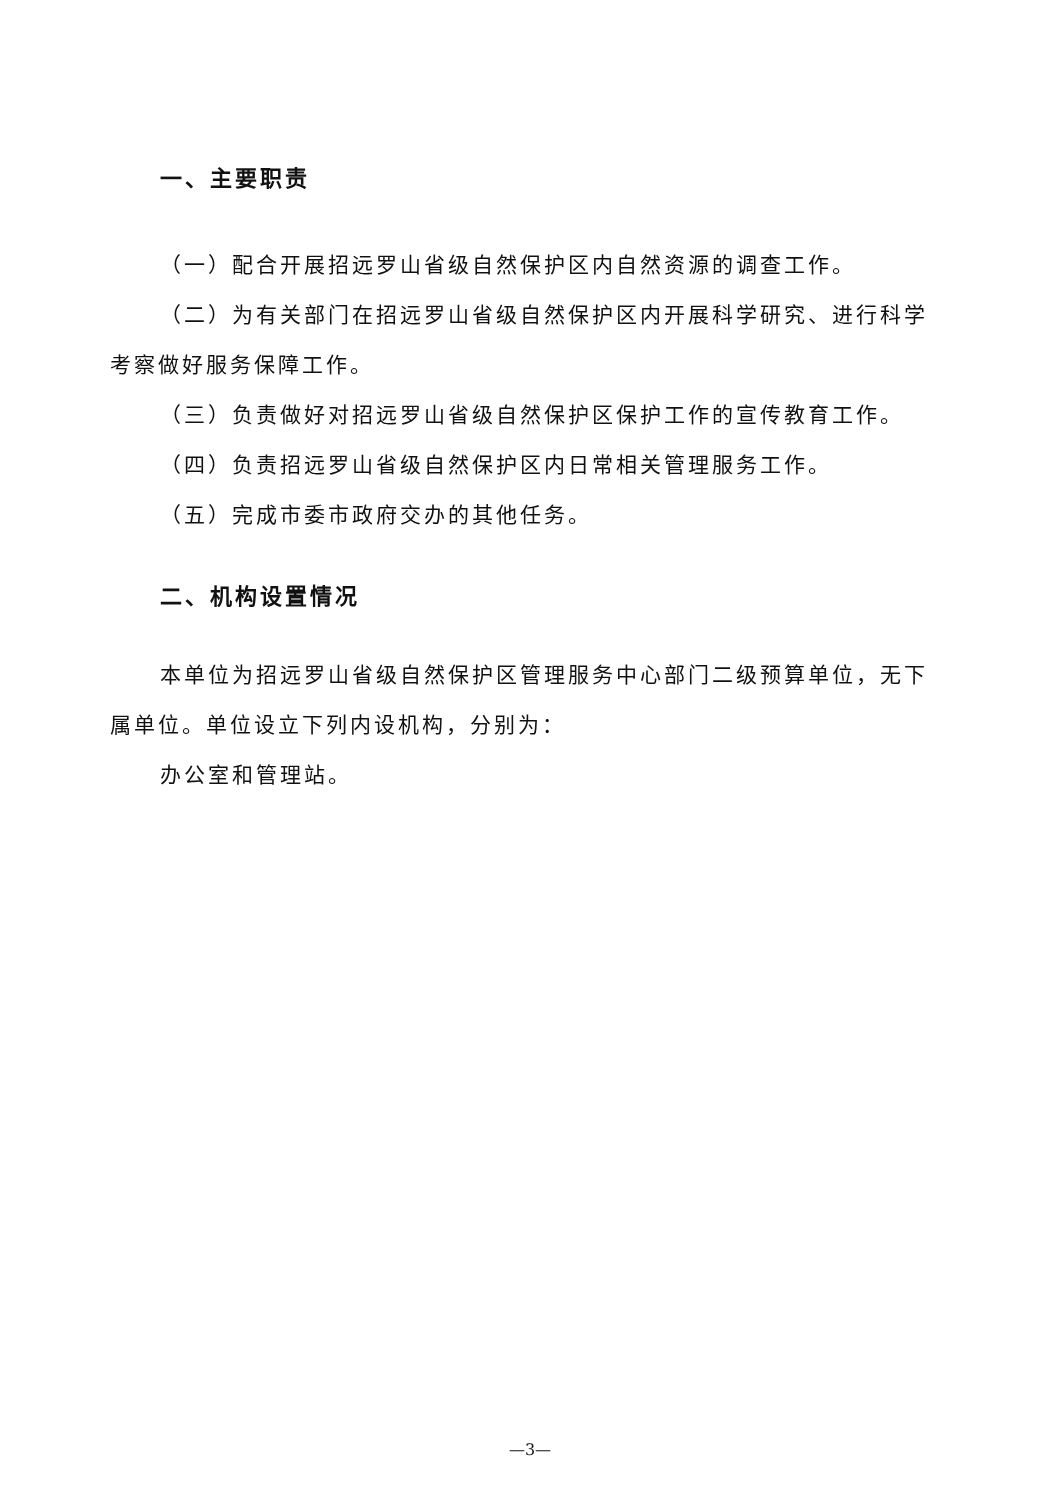一、主要职责
（一）配合开展招远罗山省级自然保护区内自然资源的调查工作。
（二）为有关部门在招远罗山省级自然保护区内开展科学研究、进行科学考察做好服务保障工作。
（三）负责做好对招远罗山省级自然保护区保护工作的宣传教育工作。
（四）负责招远罗山省级自然保护区内日常相关管理服务工作。
（五）完成市委市政府交办的其他任务。
二、机构设置情况
本单位为招远罗山省级自然保护区管理服务中心部门二级预算单位，无下属单位。单位设立下列内设机构，分别为：
办公室和管理站。
—3—